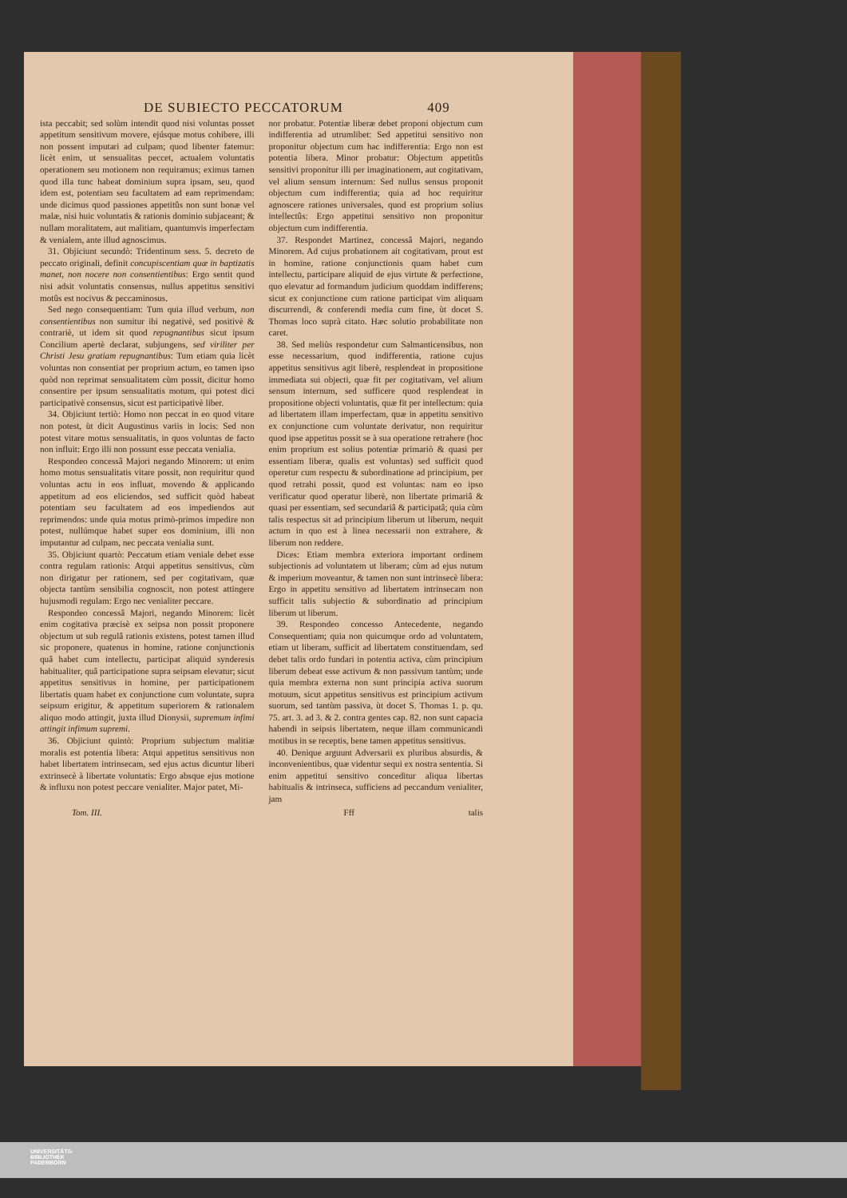DE SUBIECTO PECCATORUM 409
ista peccabit; sed solùm intendit quod nisi voluntas posset appetitum sensitivum movere, ejúsque motus cohibere, illi non possent imputari ad culpam; quod libenter fatemur: licèt enim, ut sensualitas peccet, actualem voluntatis operationem seu motionem non requiramus; eximus tamen quod illa tunc habeat dominium supra ipsam, seu, quod idem est, potentiam seu facultatem ad eam reprimendam: unde dicimus quod passiones appetitûs non sunt bonæ vel malæ, nisi huic voluntatis & rationis dominio subjaceant; & nullam moralitatem, aut malitiam, quantumvis imperfectam & venialem, ante illud agnoscimus.
31. Objiciunt secundò: Tridentinum sess. 5. decreto de peccato originali, definit concupiscentiam quæ in baptizatis manet, non nocere non consentientibus: Ergo sentit quod nisi adsit voluntatis consensus, nullus appetitus sensitivi motûs est nocivus & peccaminosus.
Sed nego consequentiam: Tum quia illud verbum, non consentientibus non sumitur ibi negativè, sed positivè & contrariè, ut idem sit quod repugnantibus sicut ipsum Concilium apertè declarat, subjungens, sed viriliter per Christi Jesu gratiam repugnantibus: Tum etiam quia licèt voluntas non consentiat per proprium actum, eo tamen ipso quòd non reprimat sensualitatem cùm possit, dicitur homo consentire per ipsum sensualitatis motum, qui potest dici participativè consensus, sicut est participativè liber.
34. Objiciunt tertiò: Homo non peccat in eo quod vitare non potest, ùt dicit Augustinus variis in locis: Sed non potest vitare motus sensualitatis, in quos voluntas de facto non influit: Ergo illi non possunt esse peccata venialia.
Respondeo concessâ Majori negando Minorem: ut enim homo motus sensualitatis vitare possit, non requiritur quod voluntas actu in eos influat, movendo & applicando appetitum ad eos eliciendos, sed sufficit quòd habeat potentiam seu facultatem ad eos impediendos aut reprimendos: unde quia motus primò-primos impedire non potest, nullúmque habet super eos dominium, illi non imputantur ad culpam, nec peccata venialia sunt.
35. Objiciunt quartò: Peccatum etiam veniale debet esse contra regulam rationis: Atqui appetitus sensitivus, cùm non dirigatur per rationem, sed per cogitativam, quæ objecta tantùm sensibilia cognoscit, non potest attingere hujusmodi regulam: Ergo nec venialiter peccare.
Respondeo concessâ Majori, negando Minorem: licèt enim cogitativa præcisè ex seipsa non possit proponere objectum ut sub regulâ rationis existens, potest tamen illud sic proponere, quatenus in homine, ratione conjunctionis quâ habet cum intellectu, participat aliquid synderesis habitualiter, quâ participatione supra seipsam elevatur; sicut appetitus sensitivus in homine, per participationem libertatis quam habet ex conjunctione cum voluntate, supra seipsum erigitur, & appetitum superiorem & rationalem aliquo modo attingit, juxta illud Dionysii, supremum infimi attingit infimum supremi.
36. Objiciunt quintò: Proprium subjectum malitiæ moralis est potentia libera: Atqui appetitus sensitivus non habet libertatem intrinsecam, sed ejus actus dicuntur liberi extrinsecè à libertate voluntatis: Ergo absque ejus motione & influxu non potest peccare venialiter. Major patet, Mi-
nor probatur. Potentiæ liberæ debet proponi objectum cum indifferentia ad utrumlibet: Sed appetitui sensitivo non proponitur objectum cum hac indifferentia: Ergo non est potentia libera. Minor probatur: Objectum appetitûs sensitivi proponitur illi per imaginationem, aut cogitativam, vel alium sensum internum: Sed nullus sensus proponit objectum cum indifferentia; quia ad hoc requiritur agnoscere rationes universales, quod est proprium solius intellectûs: Ergo appetitui sensitivo non proponitur objectum cum indifferentia.
37. Respondet Martinez, concessâ Majori, negando Minorem. Ad cujus probationem ait cogitativam, prout est in homine, ratione conjunctionis quam habet cum intellectu, participare aliquid de ejus virtute & perfectione, quo elevatur ad formandum judicium quoddam indifferens; sicut ex conjunctione cum ratione participat vim aliquam discurrendi, & conferendi media cum fine, ùt docet S. Thomas loco suprà citato. Hæc solutio probabilitate non caret.
38. Sed meliùs respondetur cum Salmanticensibus, non esse necessarium, quod indifferentia, ratione cujus appetitus sensitivus agit liberè, resplendeat in propositione immediata sui objecti, quæ fit per cogitativam, vel alium sensum internum, sed sufficere quod resplendeat in propositione objecti voluntatis, quæ fit per intellectum: quia ad libertatem illam imperfectam, quæ in appetitu sensitivo ex conjunctione cum voluntate derivatur, non requiritur quod ipse appetitus possit se à sua operatione retrahere (hoc enim proprium est solius potentiæ primariò & quasi per essentiam liberæ, qualis est voluntas) sed sufficit quod operetur cum respectu & subordinatione ad principium, per quod retrahi possit, quod est voluntas: nam eo ipso verificatur quod operatur liberè, non libertate primariâ & quasi per essentiam, sed secundariâ & participatâ; quia cùm talis respectus sit ad principium liberum ut liberum, nequit actum in quo est à linea necessarii non extrahere, & liberum non reddere.
Dices: Etiam membra exteriora important ordinem subjectionis ad voluntatem ut liberam; cùm ad ejus nutum & imperium moveantur, & tamen non sunt intrinsecè libera: Ergo in appetitu sensitivo ad libertatem intrinsecam non sufficit talis subjectio & subordinatio ad principium liberum ut liberum.
39. Respondeo concesso Antecedente, negando Consequentiam; quia non quicumque ordo ad voluntatem, etiam ut liberam, sufficit ad libertatem constituendam, sed debet talis ordo fundari in potentia activa, cùm principium liberum debeat esse activum & non passivum tantùm; unde quia membra externa non sunt principia activa suorum motuum, sicut appetitus sensitivus est principium activum suorum, sed tantùm passiva, ùt docet S. Thomas 1. p. qu. 75. art. 3. ad 3. & 2. contra gentes cap. 82. non sunt capacia habendi in seipsis libertatem, neque illam communicandi motibus in se receptis, bene tamen appetitus sensitivus.
40. Denique arguunt Adversarii ex pluribus absurdis, & inconvenientibus, quæ videntur sequi ex nostra sententia. Si enim appetitui sensitivo conceditur aliqua libertas habitualis & intrinseca, sufficiens ad peccandum venialiter, jam
Tom. III. Fff talis
UNIVERSITÄTS-
BIBLIOTHEK
PADERBORN